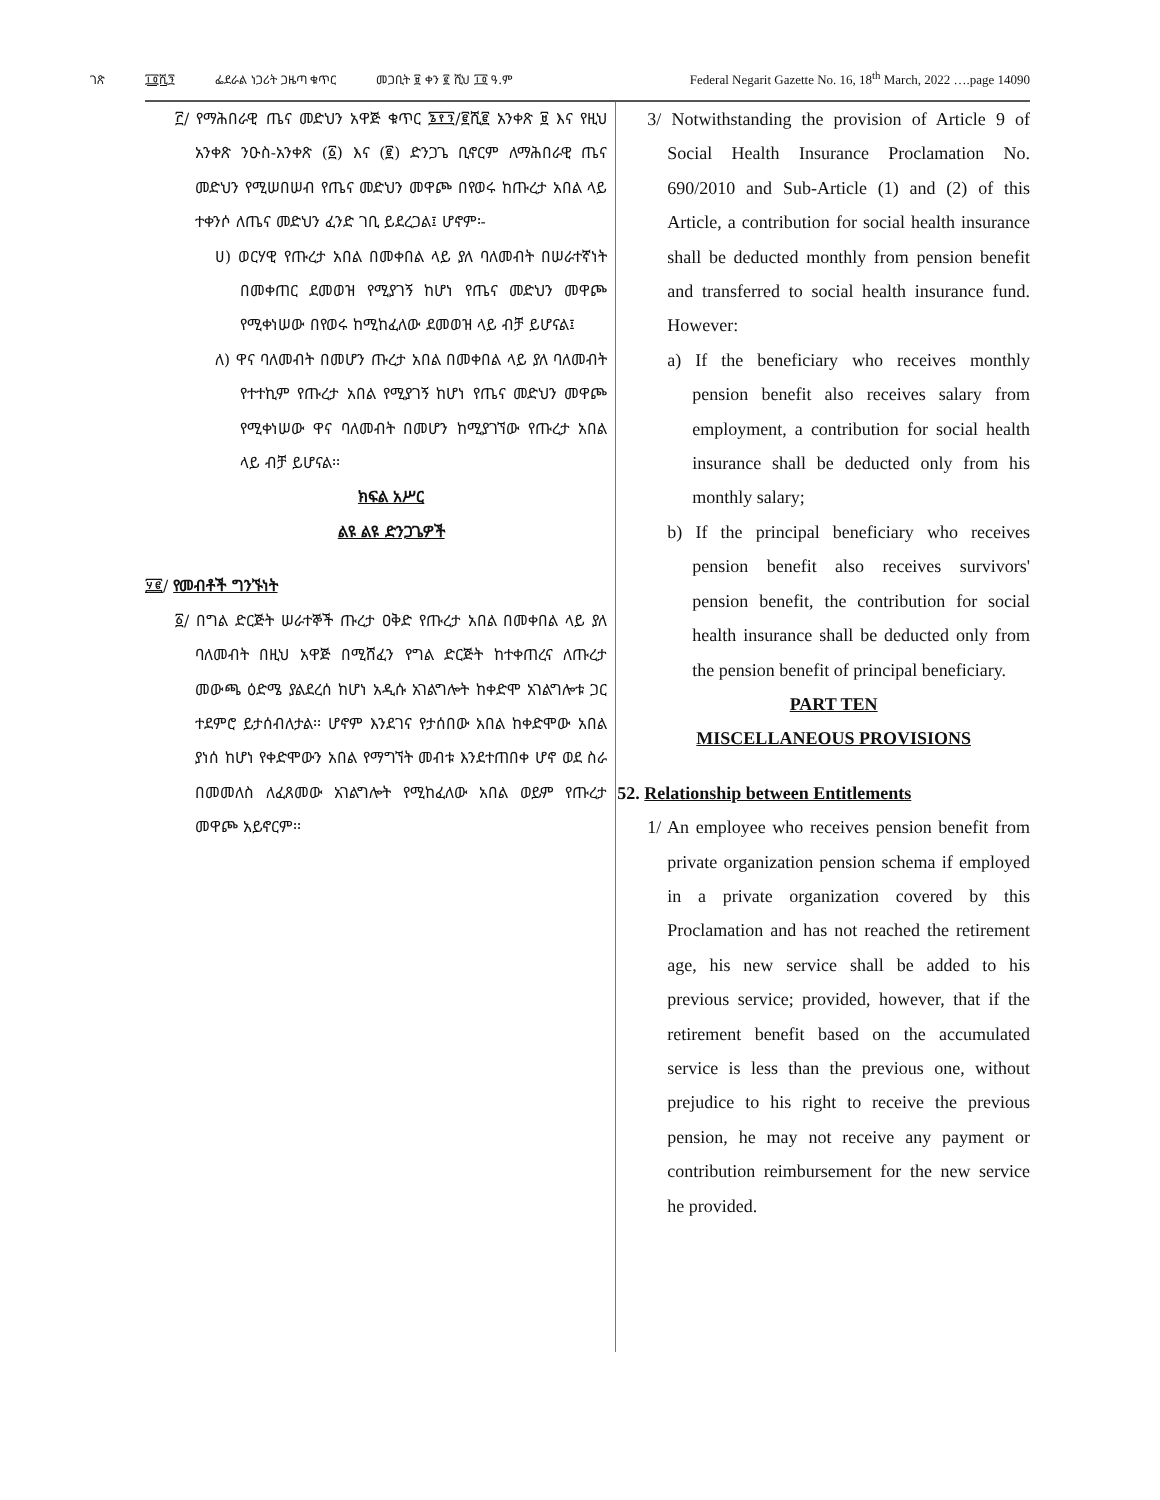ገጽ ፲፬ሺ፺ ፌደራል ነጋሪት ጋዜጣ ቁጥር መጋቢት ፱ ቀን ፪ ሺህ ፲፬ ዓ.ም Federal Negarit Gazette No. 16, 18<sup>th</sup> March, 2022 ….page 14090
፫/ የማሕበራዊ ጤና መድህን አዋጅ ቁጥር ፮፻፺/፪ሺ፪ አንቀጽ ፱ እና የዚህ አንቀጽ ንዑስ-አንቀጽ (፩) እና (፪) ድንጋጌ ቢኖርም ለማሕበራዊ ጤና መድህን የሚሠበሠብ የጤና መድህን መዋጮ በየወሩ ከጡረታ አበል ላይ ተቀንሶ ለጤና መድህን ፈንድ ገቢ ይደረጋል፤ ሆኖም፡-
ሀ) ወርሃዊ የጡረታ አበል በመቀበል ላይ ያለ ባለመብት በሠራተኛነት በመቀጠር ደመወዝ የሚያገኝ ከሆነ የጤና መድህን መዋጮ የሚቀነሠው በየወሩ ከሚከፈለው ደመወዝ ላይ ብቻ ይሆናል፤
ለ) ዋና ባለመብት በመሆን ጡረታ አበል በመቀበል ላይ ያለ ባለመብት የተተኪም የጡረታ አበል የሚያገኝ ከሆነ የጤና መድህን መዋጮ የሚቀነሠው ዋና ባለመብት በመሆን ከሚያገኘው የጡረታ አበል ላይ ብቻ ይሆናል፡፡
ክፍል አሥር
ልዩ ልዩ ድንጋጌዎች
፶፪/ የመብቶች ግንኙነት
፩/ በግል ድርጅት ሠራተኞች ጡረታ ዐቅድ የጡረታ አበል በመቀበል ላይ ያለ ባለመብት በዚህ አዋጅ በሚሸፈን የግል ድርጅት ከተቀጠረና ለጡረታ መውጫ ዕድሜ ያልደረሰ ከሆነ አዲሱ አገልግሎት ከቀድሞ አገልግሎቱ ጋር ተደምሮ ይታሰብለታል፡፡ ሆኖም እንደገና የታሰበው አበል ከቀድሞው አበል ያነሰ ከሆነ የቀድሞውን አበል የማግኘት መብቱ እንደተጠበቀ ሆኖ ወደ ስራ በመመለስ ለፈጸመው አገልግሎት የሚከፈለው አበል ወይም የጡረታ መዋጮ አይኖርም፡፡
3/ Notwithstanding the provision of Article 9 of Social Health Insurance Proclamation No. 690/2010 and Sub-Article (1) and (2) of this Article, a contribution for social health insurance shall be deducted monthly from pension benefit and transferred to social health insurance fund. However:
a) If the beneficiary who receives monthly pension benefit also receives salary from employment, a contribution for social health insurance shall be deducted only from his monthly salary;
b) If the principal beneficiary who receives pension benefit also receives survivors' pension benefit, the contribution for social health insurance shall be deducted only from the pension benefit of principal beneficiary.
PART TEN
MISCELLANEOUS PROVISIONS
52. Relationship between Entitlements
1/ An employee who receives pension benefit from private organization pension schema if employed in a private organization covered by this Proclamation and has not reached the retirement age, his new service shall be added to his previous service; provided, however, that if the retirement benefit based on the accumulated service is less than the previous one, without prejudice to his right to receive the previous pension, he may not receive any payment or contribution reimbursement for the new service he provided.